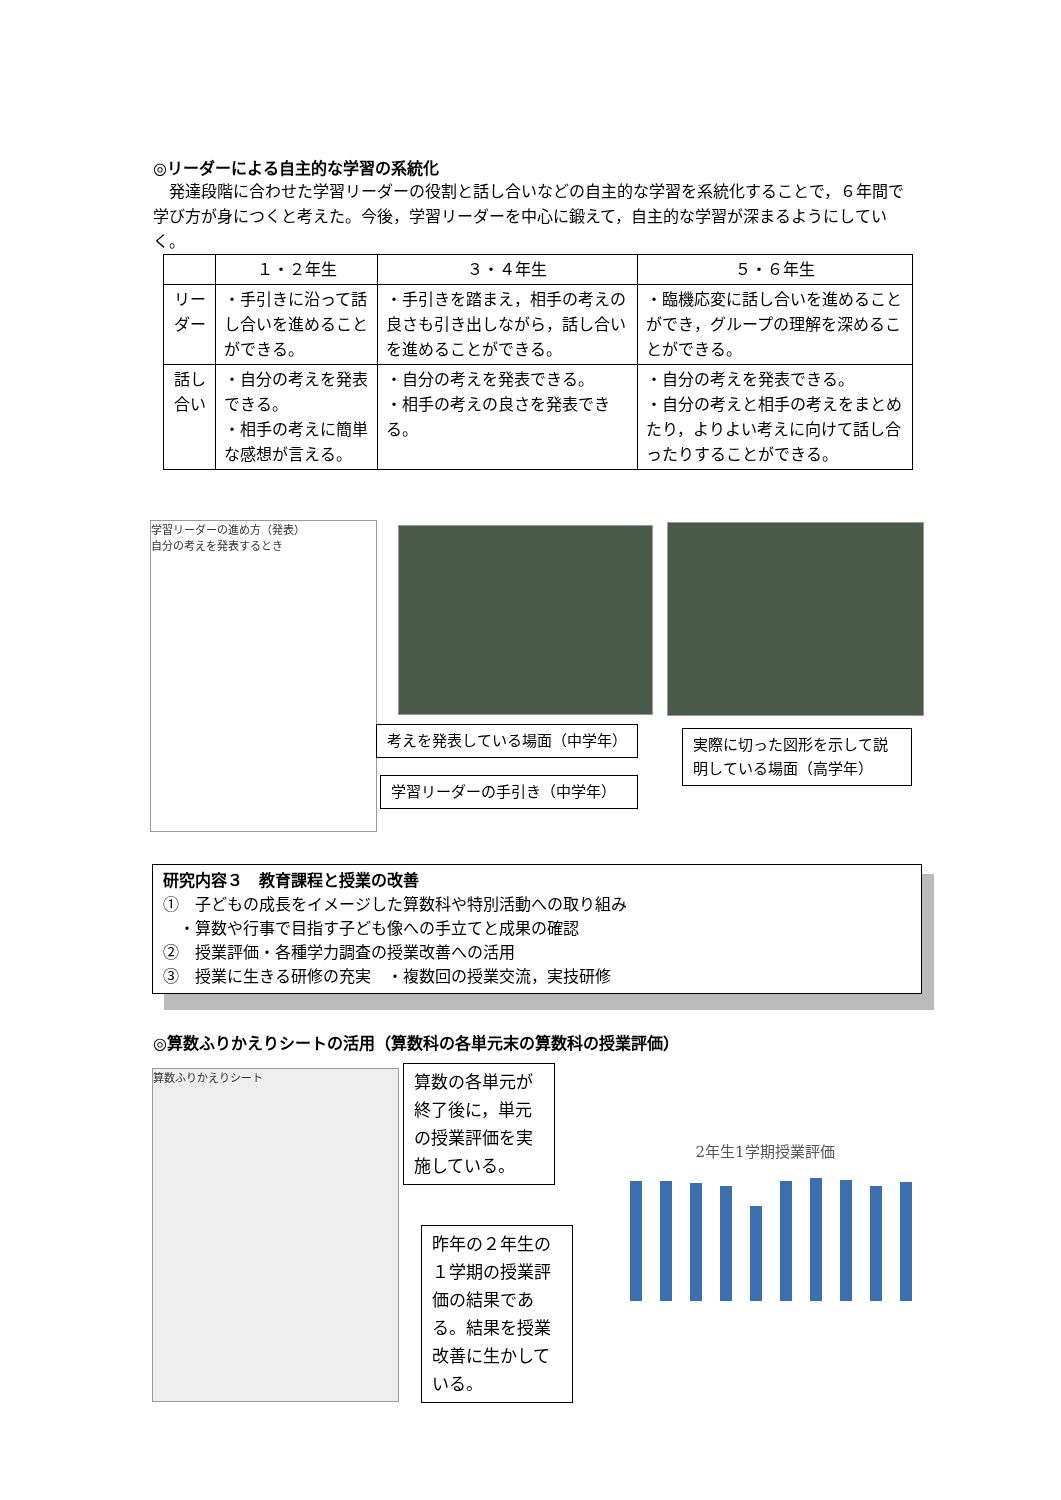◎リーダーによる自主的な学習の系統化
　発達段階に合わせた学習リーダーの役割と話し合いなどの自主的な学習を系統化することで，６年間で学び方が身につくと考えた。今後，学習リーダーを中心に鍛えて，自主的な学習が深まるようにしていく。
| | １・２年生 | ３・４年生 | ５・６年生 |
| --- | --- | --- | --- |
| リーダー | ・手引きに沿って話し合いを進めることができる。 | ・手引きを踏まえ，相手の考えの良さも引き出しながら，話し合いを進めることができる。 | ・臨機応変に話し合いを進めることができ，グループの理解を深めることができる。 |
| 話し合い | ・自分の考えを発表できる。 ・相手の考えに簡単な感想が言える。 | ・自分の考えを発表できる。 ・相手の考えの良さを発表できる。 | ・自分の考えを発表できる。 ・自分の考えと相手の考えをまとめたり，よりよい考えに向けて話し合ったりすることができる。 |
学習リーダーの進め方（発表）
自分の考えを発表するとき
考えを発表している場面（中学年）
実際に切った図形を示して説明している場面（高学年）
学習リーダーの手引き（中学年）
研究内容３　教育課程と授業の改善
①　子どもの成長をイメージした算数科や特別活動への取り組み
　・算数や行事で目指す子ども像への手立てと成果の確認
②　授業評価・各種学力調査の授業改善への活用
③　授業に生きる研修の充実　・複数回の授業交流，実技研修
◎算数ふりかえりシートの活用（算数科の各単元末の算数科の授業評価）
算数ふりかえりシート
算数の各単元が終了後に，単元の授業評価を実施している。
昨年の２年生の１学期の授業評価の結果である。結果を授業改善に生かしている。
2年生1学期授業評価